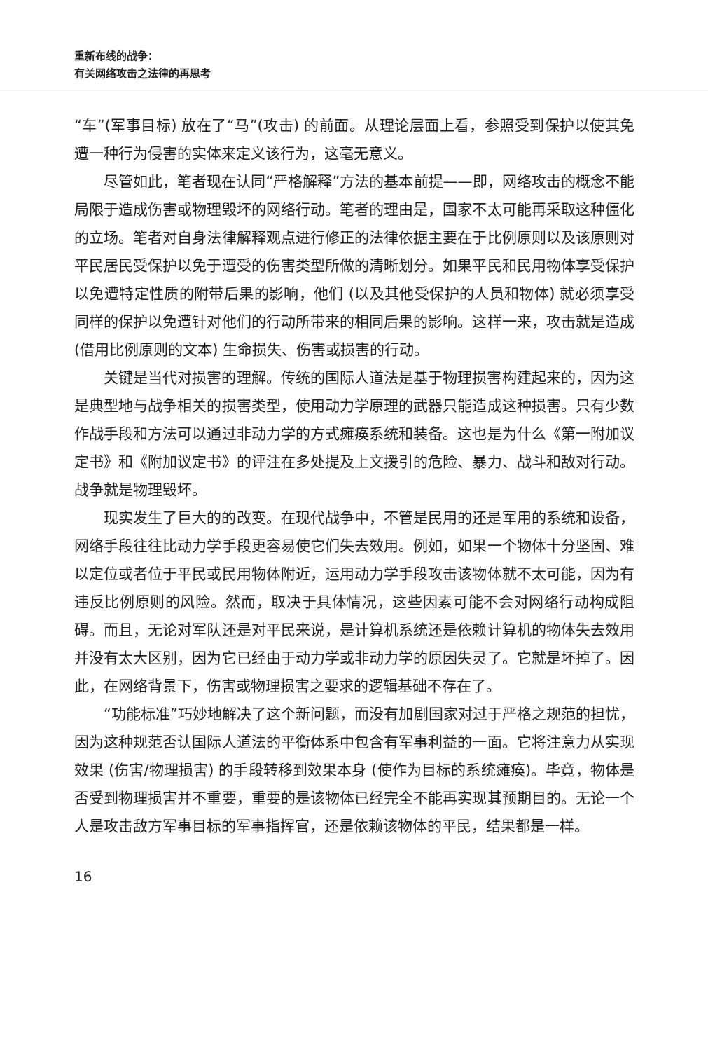重新布线的战争：
有关网络攻击之法律的再思考
“车”(军事目标) 放在了“马”(攻击) 的前面。从理论层面上看，参照受到保护以使其免遭一种行为侵害的实体来定义该行为，这毫无意义。
尽管如此，笔者现在认同“严格解释”方法的基本前提——即，网络攻击的概念不能局限于造成伤害或物理毁坏的网络行动。笔者的理由是，国家不太可能再采取这种僵化的立场。笔者对自身法律解释观点进行修正的法律依据主要在于比例原则以及该原则对平民居民受保护以免于遭受的伤害类型所做的清晰划分。如果平民和民用物体享受保护以免遭特定性质的附带后果的影响，他们 (以及其他受保护的人员和物体) 就必须享受同样的保护以免遭针对他们的行动所带来的相同后果的影响。这样一来，攻击就是造成 (借用比例原则的文本) 生命损失、伤害或损害的行动。
关键是当代对损害的理解。传统的国际人道法是基于物理损害构建起来的，因为这是典型地与战争相关的损害类型，使用动力学原理的武器只能造成这种损害。只有少数作战手段和方法可以通过非动力学的方式瘫痪系统和装备。这也是为什么《第一附加议定书》和《附加议定书》的评注在多处提及上文援引的危险、暴力、战斗和敌对行动。战争就是物理毁坏。
现实发生了巨大的的改变。在现代战争中，不管是民用的还是军用的系统和设备，网络手段往往比动力学手段更容易使它们失去效用。例如，如果一个物体十分坚固、难以定位或者位于平民或民用物体附近，运用动力学手段攻击该物体就不太可能，因为有违反比例原则的风险。然而，取决于具体情况，这些因素可能不会对网络行动构成阻碍。而且，无论对军队还是对平民来说，是计算机系统还是依赖计算机的物体失去效用并没有太大区别，因为它已经由于动力学或非动力学的原因失灵了。它就是坏掉了。因此，在网络背景下，伤害或物理损害之要求的逻辑基础不存在了。
“功能标准”巧妙地解决了这个新问题，而没有加剧国家对过于严格之规范的担忧，因为这种规范否认国际人道法的平衡体系中包含有军事利益的一面。它将注意力从实现效果 (伤害/物理损害) 的手段转移到效果本身 (使作为目标的系统瘫痪)。毕竟，物体是否受到物理损害并不重要，重要的是该物体已经完全不能再实现其预期目的。无论一个人是攻击敌方军事目标的军事指挥官，还是依赖该物体的平民，结果都是一样。
16